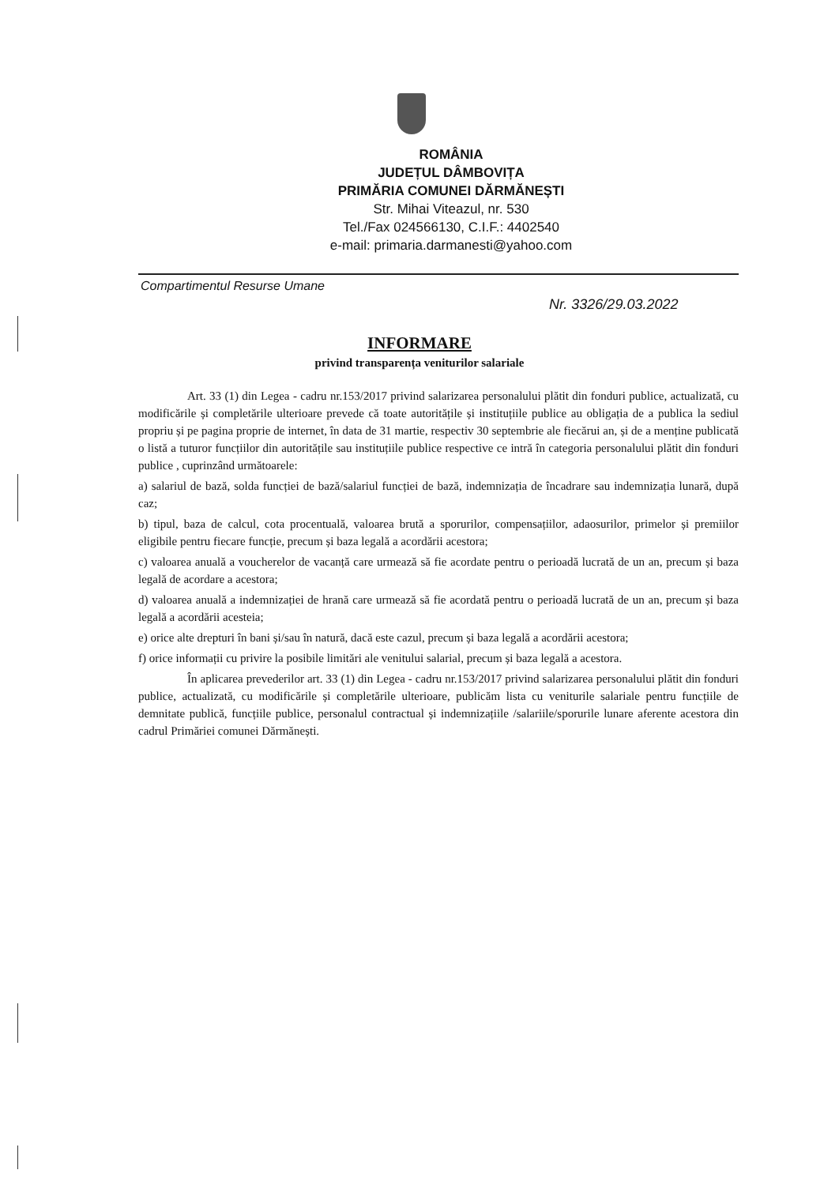ROMÂNIA
JUDEȚUL DÂMBOVIȚA
PRIMĂRIA COMUNEI DĂRMĂNEȘTI
Str. Mihai Viteazul, nr. 530
Tel./Fax 024566130, C.I.F.: 4402540
e-mail: primaria.darmanesti@yahoo.com
Compartimentul Resurse Umane
Nr. 3326/29.03.2022
INFORMARE
privind transparența veniturilor salariale
Art. 33 (1) din Legea - cadru nr.153/2017 privind salarizarea personalului plătit din fonduri publice, actualizată, cu modificările și completările ulterioare prevede că toate autoritățile și instituțiile publice au obligația de a publica la sediul propriu și pe pagina proprie de internet, în data de 31 martie, respectiv 30 septembrie ale fiecărui an, și de a menține publicată o listă a tuturor funcțiilor din autoritățile sau instituțiile publice respective ce intră în categoria personalului plătit din fonduri publice , cuprinzând următoarele:
a) salariul de bază, solda funcției de bază/salariul funcției de bază, indemnizația de încadrare sau indemnizația lunară, după caz;
b) tipul, baza de calcul, cota procentuală, valoarea brută a sporurilor, compensațiilor, adaosurilor, primelor și premiilor eligibile pentru fiecare funcție, precum și baza legală a acordării acestora;
c) valoarea anuală a voucherelor de vacanță care urmează să fie acordate pentru o perioadă lucrată de un an, precum și baza legală de acordare a acestora;
d) valoarea anuală a indemnizației de hrană care urmează să fie acordată pentru o perioadă lucrată de un an, precum și baza legală a acordării acesteia;
e) orice alte drepturi în bani și/sau în natură, dacă este cazul, precum și baza legală a acordării acestora;
f) orice informații cu privire la posibile limitări ale venitului salarial, precum și baza legală a acestora.
În aplicarea prevederilor art. 33 (1) din Legea - cadru nr.153/2017 privind salarizarea personalului plătit din fonduri publice, actualizată, cu modificările și completările ulterioare, publicăm lista cu veniturile salariale pentru funcțiile de demnitate publică, funcțiile publice, personalul contractual și indemnizațiile /salariile/sporurile lunare aferente acestora din cadrul Primăriei comunei Dărmănești.